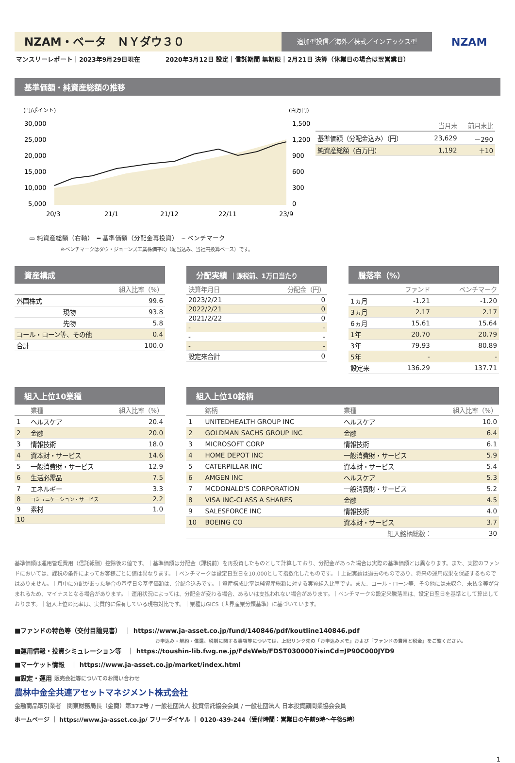NZAM・ベータ　ＮＹダウ３０
追加型投信／海外／株式／インデックス型
NZAM
マンスリーレポート｜2023年9月29日現在　　　　2020年3月12日 設定｜信託期間 無期限｜2月21日 決算（休業日の場合は翌営業日）
基準価額・純資産総額の推移
(円/ポイント)
(百万円)
30,000
25,000
20,000
15,000
10,000
5,000
1,500
1,200
900
600
300
0
20/3
21/1
21/12
22/11
23/9
▭ 純資産総額（右軸）　━ 基準価額（分配金再投資）　┄ ベンチマーク
※ベンチマークはダウ・ジョーンズ工業株価平均（配当込み、当社円換算ベース）です。
| | 当月末 | 前月末比 |
| --- | --- | --- |
| 基準価額（分配金込み）（円） | 23,629 | －290 |
| 純資産総額（百万円） | 1,192 | ＋10 |
資産構成
| 組入比率（%） | |
| --- | --- |
| 外国株式 | 99.6 |
| 現物 | 93.8 |
| 先物 | 5.8 |
| コール・ローン等、その他 | 0.4 |
| 合計 | 100.0 |
分配実績 ｜課税前、1万口当たり
| 決算年月日 | 分配金（円） |
| --- | --- |
| 2023/2/21 | 0 |
| 2022/2/21 | 0 |
| 2021/2/22 | 0 |
| - | - |
| - | - |
| - | - |
| 設定来合計 | 0 |
騰落率（%）
| | ファンド | ベンチマーク |
| --- | --- | --- |
| 1ヵ月 | -1.21 | -1.20 |
| 3ヵ月 | 2.17 | 2.17 |
| 6ヵ月 | 15.61 | 15.64 |
| 1年 | 20.70 | 20.79 |
| 3年 | 79.93 | 80.89 |
| 5年 | - | - |
| 設定来 | 136.29 | 137.71 |
組入上位10業種
| | 業種 | 組入比率（%） |
| --- | --- | --- |
| 1 | ヘルスケア | 20.4 |
| 2 | 金融 | 20.0 |
| 3 | 情報技術 | 18.0 |
| 4 | 資本財・サービス | 14.6 |
| 5 | 一般消費財・サービス | 12.9 |
| 6 | 生活必需品 | 7.5 |
| 7 | エネルギー | 3.3 |
| 8 | コミュニケーション・サービス | 2.2 |
| 9 | 素材 | 1.0 |
| 10 | | |
組入上位10銘柄
| | 銘柄 | 業種 | 組入比率（%） |
| --- | --- | --- | --- |
| 1 | UNITEDHEALTH GROUP INC | ヘルスケア | 10.0 |
| 2 | GOLDMAN SACHS GROUP INC | 金融 | 6.4 |
| 3 | MICROSOFT CORP | 情報技術 | 6.1 |
| 4 | HOME DEPOT INC | 一般消費財・サービス | 5.9 |
| 5 | CATERPILLAR INC | 資本財・サービス | 5.4 |
| 6 | AMGEN INC | ヘルスケア | 5.3 |
| 7 | MCDONALD'S CORPORATION | 一般消費財・サービス | 5.2 |
| 8 | VISA INC-CLASS A SHARES | 金融 | 4.5 |
| 9 | SALESFORCE INC | 情報技術 | 4.0 |
| 10 | BOEING CO | 資本財・サービス | 3.7 |
| | | 組入銘柄総数： | 30 |
基準価額は運用管理費用（信託報酬）控除後の値です。｜基準価額は分配金（課税前）を再投資したものとして計算しており、分配金があった場合は実際の基準価額とは異なります。また、実際のファンドにおいては、課税の条件によってお客様ごとに値は異なります。｜ベンチマークは設定日翌日を10,000として指数化したものです。｜上記実績は過去のものであり、将来の運用成果を保証するものではありません。｜月中に分配があった場合の基準日の基準価額は、分配金込みです。｜資産構成比率は純資産総額に対する実質組入比率です。また、コール・ローン等、その他には未収金、未払金等が含まれるため、マイナスとなる場合があります。｜運用状況によっては、分配金が変わる場合、あるいは支払われない場合があります。｜ベンチマークの設定来騰落率は、設定日翌日を基準として算出しております。｜組入上位の比率は、実質的に保有している現物対比です。｜業種はGICS（世界産業分類基準）に基づいています。
■ファンドの特色等（交付目論見書）　｜ https://www.ja-asset.co.jp/fund/140846/pdf/koutline140846.pdf
お申込み・解約・償還、税制に関する事項等については、上記リンク先の「お申込みメモ」および「ファンドの費用と税金」をご覧ください。
■運用情報・投資シミュレーション等　｜ https://toushin-lib.fwg.ne.jp/FdsWeb/FDST030000?isinCd=JP90C000JYD9
■マーケット情報　｜ https://www.ja-asset.co.jp/market/index.html
■設定・運用 販売会社等についてのお問い合わせ
農林中金全共連アセットマネジメント株式会社
金融商品取引業者　関東財務局長（金商）第372号 / 一般社団法人 投資信託協会会員 / 一般社団法人 日本投資顧問業協会会員
ホームページ ｜ https://www.ja-asset.co.jp/ フリーダイヤル ｜ 0120-439-244（受付時間：営業日の午前9時～午後5時）
1